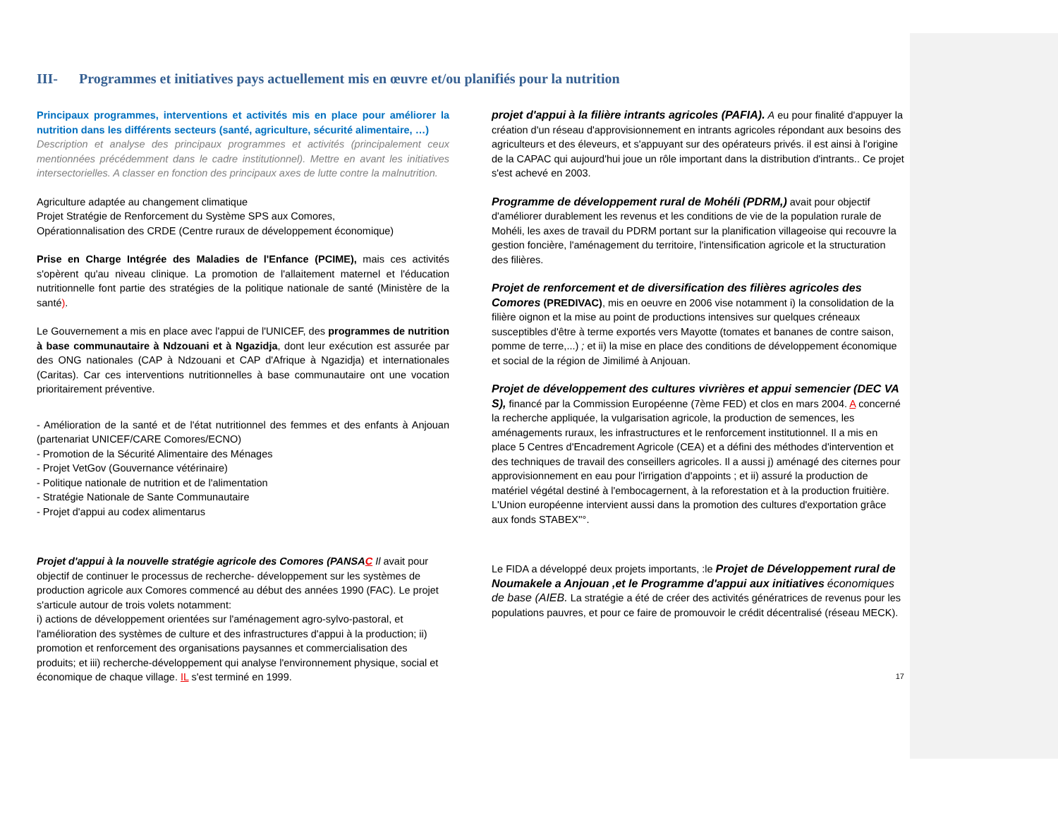III- Programmes et initiatives pays actuellement mis en œuvre et/ou planifiés pour la nutrition
Principaux programmes, interventions et activités mis en place pour améliorer la nutrition dans les différents secteurs (santé, agriculture, sécurité alimentaire, …)
Description et analyse des principaux programmes et activités (principalement ceux mentionnées précédemment dans le cadre institutionnel). Mettre en avant les initiatives intersectorielles. A classer en fonction des principaux axes de lutte contre la malnutrition.
Agriculture adaptée au changement climatique
Projet Stratégie de Renforcement du Système SPS aux Comores,
Opérationnalisation des CRDE (Centre ruraux de développement économique)
Prise en Charge Intégrée des Maladies de l'Enfance (PCIME), mais ces activités s'opèrent qu'au niveau clinique. La promotion de l'allaitement maternel et l'éducation nutritionnelle font partie des stratégies de la politique nationale de santé (Ministère de la santé).
Le Gouvernement a mis en place avec l'appui de l'UNICEF, des programmes de nutrition à base communautaire à Ndzouani et à Ngazidja, dont leur exécution est assurée par des ONG nationales (CAP à Ndzouani et CAP d'Afrique à Ngazidja) et internationales (Caritas). Car ces interventions nutritionnelles à base communautaire ont une vocation prioritairement préventive.
- Amélioration de la santé et de l'état nutritionnel des femmes et des enfants à Anjouan (partenariat UNICEF/CARE Comores/ECNO)
- Promotion de la Sécurité Alimentaire des Ménages
- Projet VetGov (Gouvernance vétérinaire)
- Politique nationale de nutrition et de l'alimentation
- Stratégie Nationale de Sante Communautaire
- Projet d'appui au codex alimentarus
Projet d'appui à la nouvelle stratégie agricole des Comores (PANSAC Il avait pour objectif de continuer le processus de recherche- développement sur les systèmes de production agricole aux Comores commencé au début des années 1990 (FAC). Le projet s'articule autour de trois volets notamment:
i) actions de développement orientées sur l'aménagement agro-sylvo-pastoral, et l'amélioration des systèmes de culture et des infrastructures d'appui à la production; ii) promotion et renforcement des organisations paysannes et commercialisation des produits; et iii) recherche-développement qui analyse l'environnement physique, social et économique de chaque village. IL s'est terminé en 1999.
projet d'appui à la filière intrants agricoles (PAFIA). A eu pour finalité d'appuyer la création d'un réseau d'approvisionnement en intrants agricoles répondant aux besoins des agriculteurs et des éleveurs, et s'appuyant sur des opérateurs privés. il est ainsi à l'origine de la CAPAC qui aujourd'hui joue un rôle important dans la distribution d'intrants.. Ce projet s'est achevé en 2003.
Programme de développement rural de Mohéli (PDRM,) avait pour objectif d'améliorer durablement les revenus et les conditions de vie de la population rurale de Mohéli, les axes de travail du PDRM portant sur la planification villageoise qui recouvre la gestion foncière, l'aménagement du territoire, l'intensification agricole et la structuration des filières.
Projet de renforcement et de diversification des filières agricoles des Comores (PREDIVAC), mis en oeuvre en 2006 vise notamment i) la consolidation de la filière oignon et la mise au point de productions intensives sur quelques créneaux susceptibles d'être à terme exportés vers Mayotte (tomates et bananes de contre saison, pomme de terre,...) ; et ii) la mise en place des conditions de développement économique et social de la région de Jimilimé à Anjouan.
Projet de développement des cultures vivrières et appui semencier (DEC VA S), financé par la Commission Européenne (7ème FED) et clos en mars 2004. A concerné la recherche appliquée, la vulgarisation agricole, la production de semences, les aménagements ruraux, les infrastructures et le renforcement institutionnel. Il a mis en place 5 Centres d'Encadrement Agricole (CEA) et a défini des méthodes d'intervention et des techniques de travail des conseillers agricoles. Il a aussi j) aménagé des citernes pour approvisionnement en eau pour l'irrigation d'appoints ; et ii) assuré la production de matériel végétal destiné à l'embocagernent, à la reforestation et à la production fruitière. L'Union européenne intervient aussi dans la promotion des cultures d'exportation grâce aux fonds STABEX''°.
Le FIDA a développé deux projets importants, :le Projet de Développement rural de Noumakele a Anjouan ,et le Programme d'appui aux initiatives économiques de base (AIEB. La stratégie a été de créer des activités génératrices de revenus pour les populations pauvres, et pour ce faire de promouvoir le crédit décentralisé (réseau MECK).
17